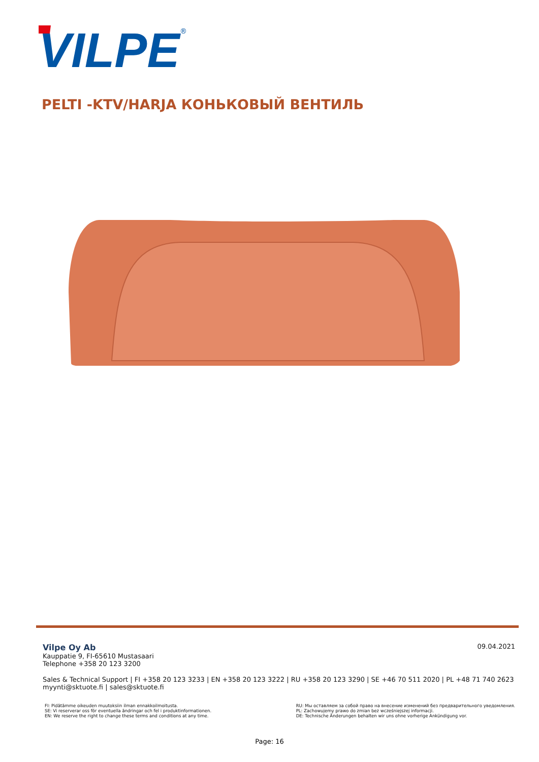VILPE
®
PELTI -KTV/HARJA КОНЬКОВЫЙ ВЕНТИЛЬ
09.04.2021
Vilpe Oy Ab
Kauppatie 9, FI-65610 Mustasaari
Telephone +358 20 123 3200
Sales & Technical Support | FI +358 20 123 3233 | EN +358 20 123 3222 | RU +358 20 123 3290 | SE +46 70 511 2020 | PL +48 71 740 2623
myynti@sktuote.fi | sales@sktuote.fi
FI: Pidätämme oikeuden muutoksiin ilman ennakkoilmoitusta.
SE: Vi reserverar oss för eventuella ändringar och fel i produktinformationen.
EN: We reserve the right to change these terms and conditions at any time.
RU: Мы оставляем за собой право на внесение изменений без предварительного уведомления.
PL: Zachowujemy prawo do zmian bez wcześniejszej informacji.
DE: Technische Änderungen behalten wir uns ohne vorherige Ankündigung vor.
Page: 16